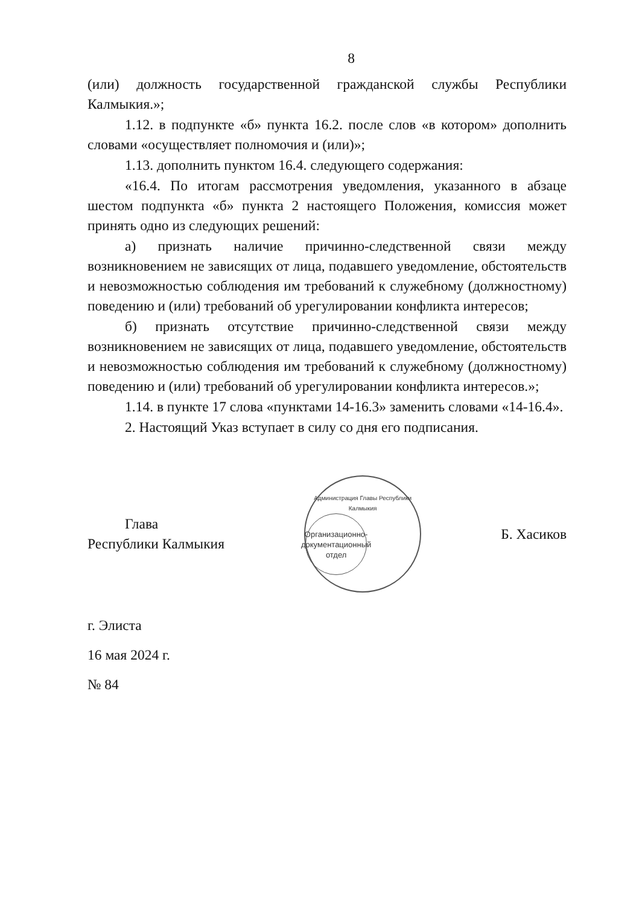8
(или) должность государственной гражданской службы Республики Калмыкия.»;
1.12. в подпункте «б» пункта 16.2. после слов «в котором» дополнить словами «осуществляет полномочия и (или)»;
1.13. дополнить пунктом 16.4. следующего содержания:
«16.4. По итогам рассмотрения уведомления, указанного в абзаце шестом подпункта «б» пункта 2 настоящего Положения, комиссия может принять одно из следующих решений:
а) признать наличие причинно-следственной связи между возникновением не зависящих от лица, подавшего уведомление, обстоятельств и невозможностью соблюдения им требований к служебному (должностному) поведению и (или) требований об урегулировании конфликта интересов;
б) признать отсутствие причинно-следственной связи между возникновением не зависящих от лица, подавшего уведомление, обстоятельств и невозможностью соблюдения им требований к служебному (должностному) поведению и (или) требований об урегулировании конфликта интересов.»;
1.14. в пункте 17 слова «пунктами 14-16.3» заменить словами «14-16.4».
2. Настоящий Указ вступает в силу со дня его подписания.
Глава
Республики Калмыкия
Администрация Главы Республики Калмыкия
Организационно-документационный отдел
Б. Хасиков
г. Элиста
16 мая 2024 г.
№ 84